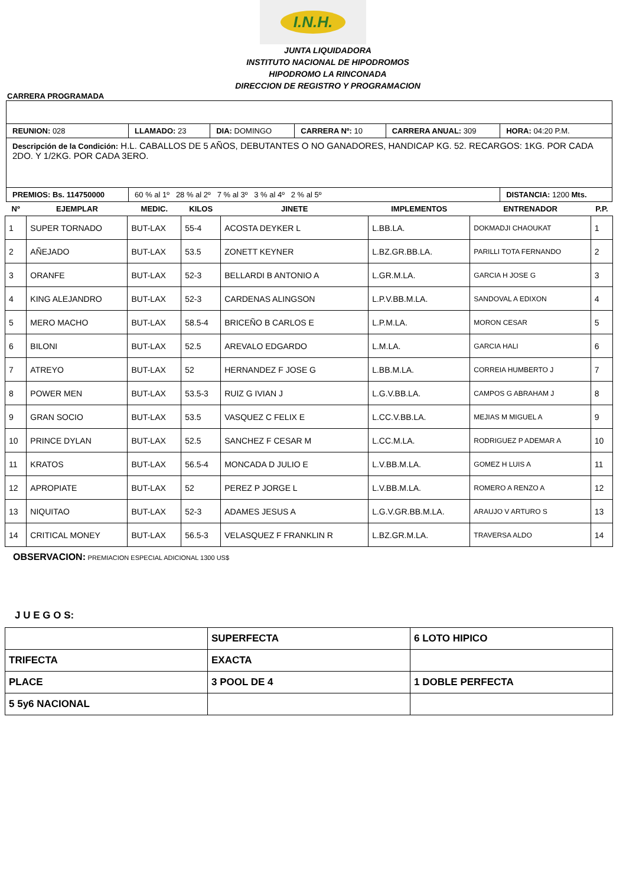I.N.H.
JUNTA LIQUIDADORA
INSTITUTO NACIONAL DE HIPODROMOS
HIPODROMO LA RINCONADA
DIRECCION DE REGISTRO Y PROGRAMACION
CARRERA PROGRAMADA
| REUNION: 028 | LLAMADO: 23 | DIA: DOMINGO | CARRERA Nº: 10 | CARRERA ANUAL: 309 | HORA: 04:20 P.M. |
| Descripción de la Condición: H.L. CABALLOS DE 5 AÑOS, DEBUTANTES O NO GANADORES, HANDICAP KG. 52. RECARGOS: 1KG. POR CADA 2DO. Y 1/2KG. POR CADA 3ERO. | | | | | |
| PREMIOS: Bs. 114750000 | 60 % al 1º 28 % al 2º 7 % al 3º 3 % al 4º 2 % al 5º | | | | DISTANCIA: 1200 Mts. |
| Nº | EJEMPLAR | MEDIC. | KILOS | JINETE | IMPLEMENTOS | ENTRENADOR | P.P. |
| --- | --- | --- | --- | --- | --- | --- | --- |
| 1 | SUPER TORNADO | BUT-LAX | 55-4 | ACOSTA DEYKER L | L.BB.LA. | DOKMADJI CHAOUKAT | 1 |
| 2 | AÑEJADO | BUT-LAX | 53.5 | ZONETT KEYNER | L.BZ.GR.BB.LA. | PARILLI TOTA FERNANDO | 2 |
| 3 | ORANFE | BUT-LAX | 52-3 | BELLARDI B ANTONIO A | L.GR.M.LA. | GARCIA H JOSE G | 3 |
| 4 | KING ALEJANDRO | BUT-LAX | 52-3 | CARDENAS ALINGSON | L.P.V.BB.M.LA. | SANDOVAL A EDIXON | 4 |
| 5 | MERO MACHO | BUT-LAX | 58.5-4 | BRICEÑO B CARLOS E | L.P.M.LA. | MORON CESAR | 5 |
| 6 | BILONI | BUT-LAX | 52.5 | AREVALO EDGARDO | L.M.LA. | GARCIA HALI | 6 |
| 7 | ATREYO | BUT-LAX | 52 | HERNANDEZ F JOSE G | L.BB.M.LA. | CORREIA HUMBERTO J | 7 |
| 8 | POWER MEN | BUT-LAX | 53.5-3 | RUIZ G IVIAN J | L.G.V.BB.LA. | CAMPOS G ABRAHAM J | 8 |
| 9 | GRAN SOCIO | BUT-LAX | 53.5 | VASQUEZ C FELIX E | L.CC.V.BB.LA. | MEJIAS M MIGUEL A | 9 |
| 10 | PRINCE DYLAN | BUT-LAX | 52.5 | SANCHEZ F CESAR M | L.CC.M.LA. | RODRIGUEZ P ADEMAR A | 10 |
| 11 | KRATOS | BUT-LAX | 56.5-4 | MONCADA D JULIO E | L.V.BB.M.LA. | GOMEZ H LUIS A | 11 |
| 12 | APROPIATE | BUT-LAX | 52 | PEREZ P JORGE L | L.V.BB.M.LA. | ROMERO A RENZO A | 12 |
| 13 | NIQUITAO | BUT-LAX | 52-3 | ADAMES JESUS A | L.G.V.GR.BB.M.LA. | ARAUJO V ARTURO S | 13 |
| 14 | CRITICAL MONEY | BUT-LAX | 56.5-3 | VELASQUEZ F FRANKLIN R | L.BZ.GR.M.LA. | TRAVERSA ALDO | 14 |
OBSERVACION: PREMIACION ESPECIAL ADICIONAL 1300 US$
J U E G O S:
| | SUPERFECTA | 6 LOTO HIPICO |
| TRIFECTA | EXACTA | |
| PLACE | 3 POOL DE 4 | 1 DOBLE PERFECTA |
| 5 5y6 NACIONAL | | |